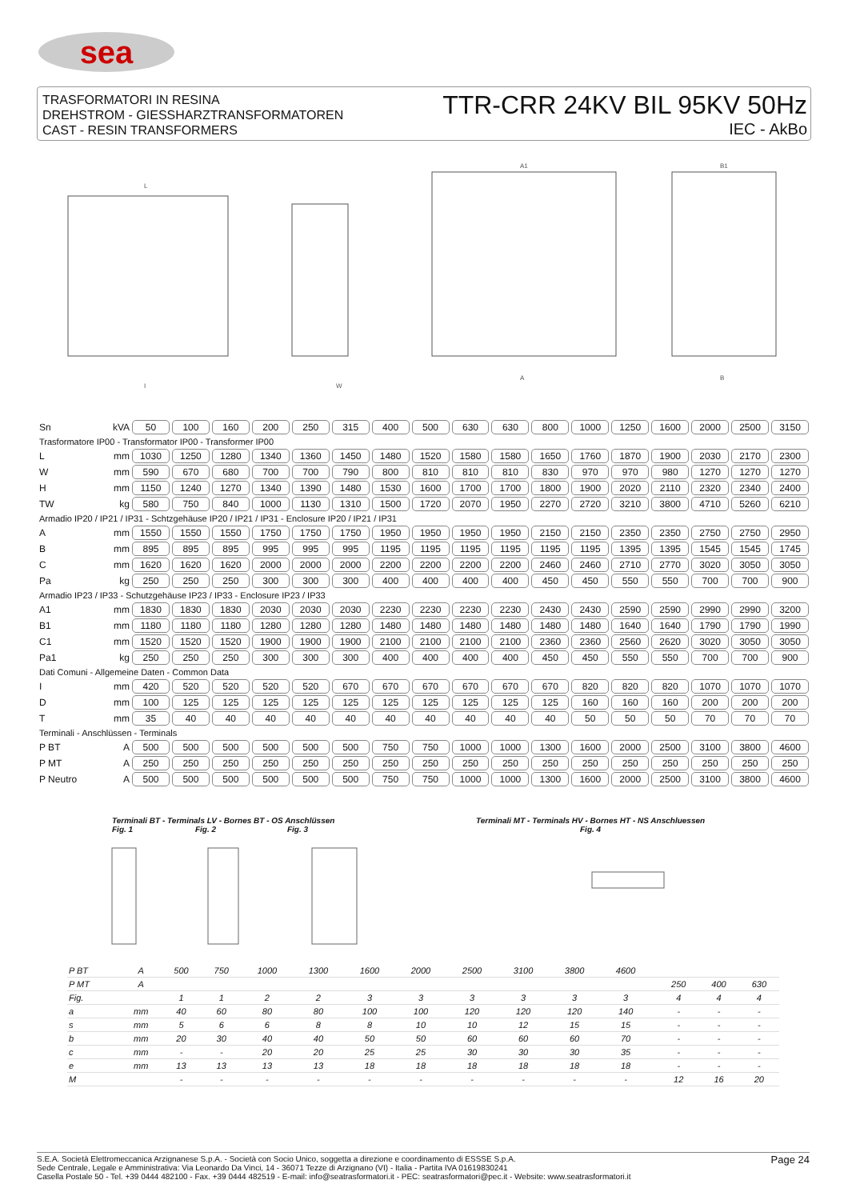sea
TRASFORMATORI IN RESINA
DREHSTROM - GIESSHARZTRANSFORMATOREN
CAST - RESIN TRANSFORMERS
TTR-CRR 24KV BIL 95KV 50Hz
IEC - AkBo
L
A1
B1
I
W
A
B
| Sn | kVA | 50 | 100 | 160 | 200 | 250 | 315 | 400 | 500 | 630 | 630 | 800 | 1000 | 1250 | 1600 | 2000 | 2500 | 3150 |
| Trasformatore IP00 - Transformator IP00 - Transformer IP00 | | | | | | | | | | | | | | | | | | |
| L | mm | 1030 | 1250 | 1280 | 1340 | 1360 | 1450 | 1480 | 1520 | 1580 | 1580 | 1650 | 1760 | 1870 | 1900 | 2030 | 2170 | 2300 |
| W | mm | 590 | 670 | 680 | 700 | 700 | 790 | 800 | 810 | 810 | 810 | 830 | 970 | 970 | 980 | 1270 | 1270 | 1270 |
| H | mm | 1150 | 1240 | 1270 | 1340 | 1390 | 1480 | 1530 | 1600 | 1700 | 1700 | 1800 | 1900 | 2020 | 2110 | 2320 | 2340 | 2400 |
| TW | kg | 580 | 750 | 840 | 1000 | 1130 | 1310 | 1500 | 1720 | 2070 | 1950 | 2270 | 2720 | 3210 | 3800 | 4710 | 5260 | 6210 |
| Armadio IP20 / IP21 / IP31 - Schtzgehäuse IP20 / IP21 / IP31 - Enclosure IP20 / IP21 / IP31 | | | | | | | | | | | | | | | | | | |
| A | mm | 1550 | 1550 | 1550 | 1750 | 1750 | 1750 | 1950 | 1950 | 1950 | 1950 | 2150 | 2150 | 2350 | 2350 | 2750 | 2750 | 2950 |
| B | mm | 895 | 895 | 895 | 995 | 995 | 995 | 1195 | 1195 | 1195 | 1195 | 1195 | 1195 | 1395 | 1395 | 1545 | 1545 | 1745 |
| C | mm | 1620 | 1620 | 1620 | 2000 | 2000 | 2000 | 2200 | 2200 | 2200 | 2200 | 2460 | 2460 | 2710 | 2770 | 3020 | 3050 | 3050 |
| Pa | kg | 250 | 250 | 250 | 300 | 300 | 300 | 400 | 400 | 400 | 400 | 450 | 450 | 550 | 550 | 700 | 700 | 900 |
| Armadio IP23 / IP33 - Schutzgehäuse IP23 / IP33 - Enclosure IP23 / IP33 | | | | | | | | | | | | | | | | | | |
| A1 | mm | 1830 | 1830 | 1830 | 2030 | 2030 | 2030 | 2230 | 2230 | 2230 | 2230 | 2430 | 2430 | 2590 | 2590 | 2990 | 2990 | 3200 |
| B1 | mm | 1180 | 1180 | 1180 | 1280 | 1280 | 1280 | 1480 | 1480 | 1480 | 1480 | 1480 | 1480 | 1640 | 1640 | 1790 | 1790 | 1990 |
| C1 | mm | 1520 | 1520 | 1520 | 1900 | 1900 | 1900 | 2100 | 2100 | 2100 | 2100 | 2360 | 2360 | 2560 | 2620 | 3020 | 3050 | 3050 |
| Pa1 | kg | 250 | 250 | 250 | 300 | 300 | 300 | 400 | 400 | 400 | 400 | 450 | 450 | 550 | 550 | 700 | 700 | 900 |
| Dati Comuni - Allgemeine Daten - Common Data | | | | | | | | | | | | | | | | | | |
| I | mm | 420 | 520 | 520 | 520 | 520 | 670 | 670 | 670 | 670 | 670 | 670 | 820 | 820 | 820 | 1070 | 1070 | 1070 |
| D | mm | 100 | 125 | 125 | 125 | 125 | 125 | 125 | 125 | 125 | 125 | 125 | 160 | 160 | 160 | 200 | 200 | 200 |
| T | mm | 35 | 40 | 40 | 40 | 40 | 40 | 40 | 40 | 40 | 40 | 40 | 50 | 50 | 50 | 70 | 70 | 70 |
| Terminali - Anschlüssen - Terminals | | | | | | | | | | | | | | | | | | |
| P BT | A | 500 | 500 | 500 | 500 | 500 | 500 | 750 | 750 | 1000 | 1000 | 1300 | 1600 | 2000 | 2500 | 3100 | 3800 | 4600 |
| P MT | A | 250 | 250 | 250 | 250 | 250 | 250 | 250 | 250 | 250 | 250 | 250 | 250 | 250 | 250 | 250 | 250 | 250 |
| P Neutro | A | 500 | 500 | 500 | 500 | 500 | 500 | 750 | 750 | 1000 | 1000 | 1300 | 1600 | 2000 | 2500 | 3100 | 3800 | 4600 |
Terminali BT - Terminals LV - Bornes BT - OS Anschlüssen
Fig. 1 Fig. 2 Fig. 3
Terminali MT - Terminals HV - Bornes HT - NS Anschluessen
Fig. 4
| P BT | A | 500 | 750 | 1000 | 1300 | 1600 | 2000 | 2500 | 3100 | 3800 | 4600 | | | | |
| P MT | A | | | | | | | | | | | | 250 | 400 | 630 |
| Fig. | | 1 | 1 | 2 | 2 | 3 | 3 | 3 | 3 | 3 | 3 | | 4 | 4 | 4 |
| a | mm | 40 | 60 | 80 | 80 | 100 | 100 | 120 | 120 | 120 | 140 | | - | - | - |
| s | mm | 5 | 6 | 6 | 8 | 8 | 10 | 10 | 12 | 15 | 15 | | - | - | - |
| b | mm | 20 | 30 | 40 | 40 | 50 | 50 | 60 | 60 | 60 | 70 | | - | - | - |
| c | mm | - | - | 20 | 20 | 25 | 25 | 30 | 30 | 30 | 35 | | - | - | - |
| e | mm | 13 | 13 | 13 | 13 | 18 | 18 | 18 | 18 | 18 | 18 | | - | - | - |
| M | | - | - | - | - | - | - | - | - | - | - | | 12 | 16 | 20 |
S.E.A. Società Elettromeccanica Arzignanese S.p.A. - Società con Socio Unico, soggetta a direzione e coordinamento di ESSSE S.p.A.
Sede Centrale, Legale e Amministrativa: Via Leonardo Da Vinci, 14 - 36071 Tezze di Arzignano (VI) - Italia - Partita IVA 01619830241
Casella Postale 50 - Tel. +39 0444 482100 - Fax. +39 0444 482519 - E-mail: info@seatrasformatori.it - PEC: seatrasformatori@pec.it - Website: www.seatrasformatori.it
Page 24